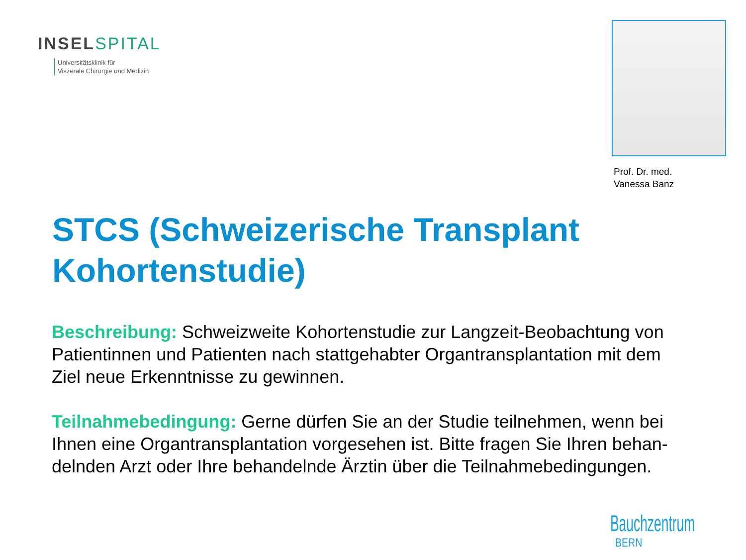INSEL SPITAL
Universitätsklinik für
Viszerale Chirurgie und Medizin
Prof. Dr. med.
Vanessa Banz
STCS (Schweizerische Transplant Kohortenstudie)
Beschreibung: Schweizweite Kohortenstudie zur Langzeit-Beobachtung von Patientinnen und Patienten nach stattgehabter Organtransplantation mit dem Ziel neue Erkenntnisse zu gewinnen.
Teilnahmebedingung: Gerne dürfen Sie an der Studie teilnehmen, wenn bei Ihnen eine Organtransplantation vorgesehen ist. Bitte fragen Sie Ihren behan-delnden Arzt oder Ihre behandelnde Ärztin über die Teilnahmebedingungen.
Bauchzentrum
BERN